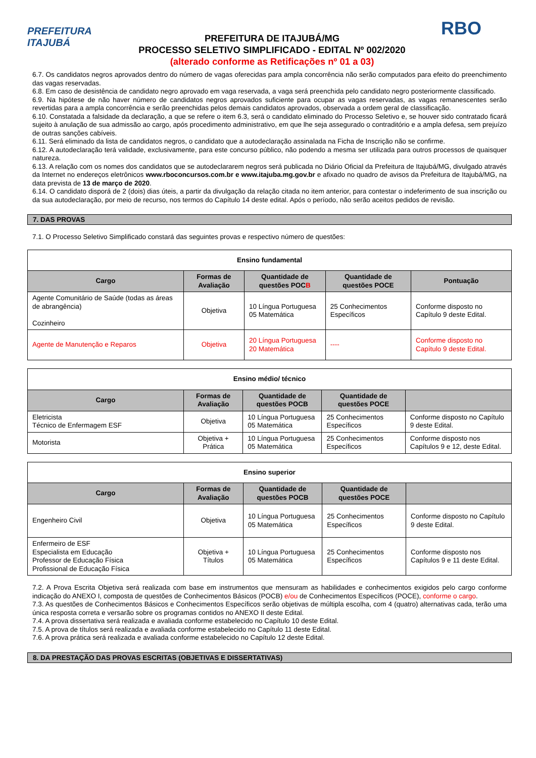PREFEITURA
ITAJUBÁ
PREFEITURA DE ITAJUBÁ/MG
PROCESSO SELETIVO SIMPLIFICADO - EDITAL Nº 002/2020
(alterado conforme as Retificações nº 01 a 03)
RBO
6.7. Os candidatos negros aprovados dentro do número de vagas oferecidas para ampla concorrência não serão computados para efeito do preenchimento das vagas reservadas.
6.8. Em caso de desistência de candidato negro aprovado em vaga reservada, a vaga será preenchida pelo candidato negro posteriormente classificado.
6.9. Na hipótese de não haver número de candidatos negros aprovados suficiente para ocupar as vagas reservadas, as vagas remanescentes serão revertidas para a ampla concorrência e serão preenchidas pelos demais candidatos aprovados, observada a ordem geral de classificação.
6.10. Constatada a falsidade da declaração, a que se refere o item 6.3, será o candidato eliminado do Processo Seletivo e, se houver sido contratado ficará sujeito à anulação de sua admissão ao cargo, após procedimento administrativo, em que lhe seja assegurado o contraditório e a ampla defesa, sem prejuízo de outras sanções cabíveis.
6.11. Será eliminado da lista de candidatos negros, o candidato que a autodeclaração assinalada na Ficha de Inscrição não se confirme.
6.12. A autodeclaração terá validade, exclusivamente, para este concurso público, não podendo a mesma ser utilizada para outros processos de quaisquer natureza.
6.13. A relação com os nomes dos candidatos que se autodeclararem negros será publicada no Diário Oficial da Prefeitura de Itajubá/MG, divulgado através da Internet no endereços eletrônicos www.rboconcursos.com.br e www.itajuba.mg.gov.br e afixado no quadro de avisos da Prefeitura de Itajubá/MG, na data prevista de 13 de março de 2020.
6.14. O candidato disporá de 2 (dois) dias úteis, a partir da divulgação da relação citada no item anterior, para contestar o indeferimento de sua inscrição ou da sua autodeclaração, por meio de recurso, nos termos do Capítulo 14 deste edital. Após o período, não serão aceitos pedidos de revisão.
7. DAS PROVAS
7.1. O Processo Seletivo Simplificado constará das seguintes provas e respectivo número de questões:
| Ensino fundamental | | | | |
| Cargo | Formas de Avaliação | Quantidade de questões POC B | Quantidade de questões POCE | Pontuação |
| Agente Comunitário de Saúde (todas as áreas de abrangência) Cozinheiro | Objetiva | 10 Língua Portuguesa 05 Matemática | 25 Conhecimentos Específicos | Conforme disposto no Capítulo 9 deste Edital. |
| Agente de Manutenção e Reparos | Objetiva | 20 Língua Portuguesa 20 Matemática | ---- | Conforme disposto no Capítulo 9 deste Edital. |
| Ensino médio/ técnico | | | | |
| Cargo | Formas de Avaliação | Quantidade de questões POCB | Quantidade de questões POCE | |
| Eletricista Técnico de Enfermagem ESF | Objetiva | 10 Língua Portuguesa 05 Matemática | 25 Conhecimentos Específicos | Conforme disposto no Capítulo 9 deste Edital. |
| Motorista | Objetiva + Prática | 10 Língua Portuguesa 05 Matemática | 25 Conhecimentos Específicos | Conforme disposto nos Capítulos 9 e 12, deste Edital. |
| Ensino superior | | | | |
| Cargo | Formas de Avaliação | Quantidade de questões POCB | Quantidade de questões POCE | |
| Engenheiro Civil | Objetiva | 10 Língua Portuguesa 05 Matemática | 25 Conhecimentos Específicos | Conforme disposto no Capítulo 9 deste Edital. |
| Enfermeiro de ESF Especialista em Educação Professor de Educação Física Profissional de Educação Física | Objetiva + Títulos | 10 Língua Portuguesa 05 Matemática | 25 Conhecimentos Específicos | Conforme disposto nos Capítulos 9 e 11 deste Edital. |
7.2. A Prova Escrita Objetiva será realizada com base em instrumentos que mensuram as habilidades e conhecimentos exigidos pelo cargo conforme indicação do ANEXO I, composta de questões de Conhecimentos Básicos (POCB) e/ou de Conhecimentos Específicos (POCE), conforme o cargo.
7.3. As questões de Conhecimentos Básicos e Conhecimentos Específicos serão objetivas de múltipla escolha, com 4 (quatro) alternativas cada, terão uma única resposta correta e versarão sobre os programas contidos no ANEXO II deste Edital.
7.4. A prova dissertativa será realizada e avaliada conforme estabelecido no Capítulo 10 deste Edital.
7.5. A prova de títulos será realizada e avaliada conforme estabelecido no Capítulo 11 deste Edital.
7.6. A prova prática será realizada e avaliada conforme estabelecido no Capítulo 12 deste Edital.
8. DA PRESTAÇÃO DAS PROVAS ESCRITAS (OBJETIVAS E DISSERTATIVAS)